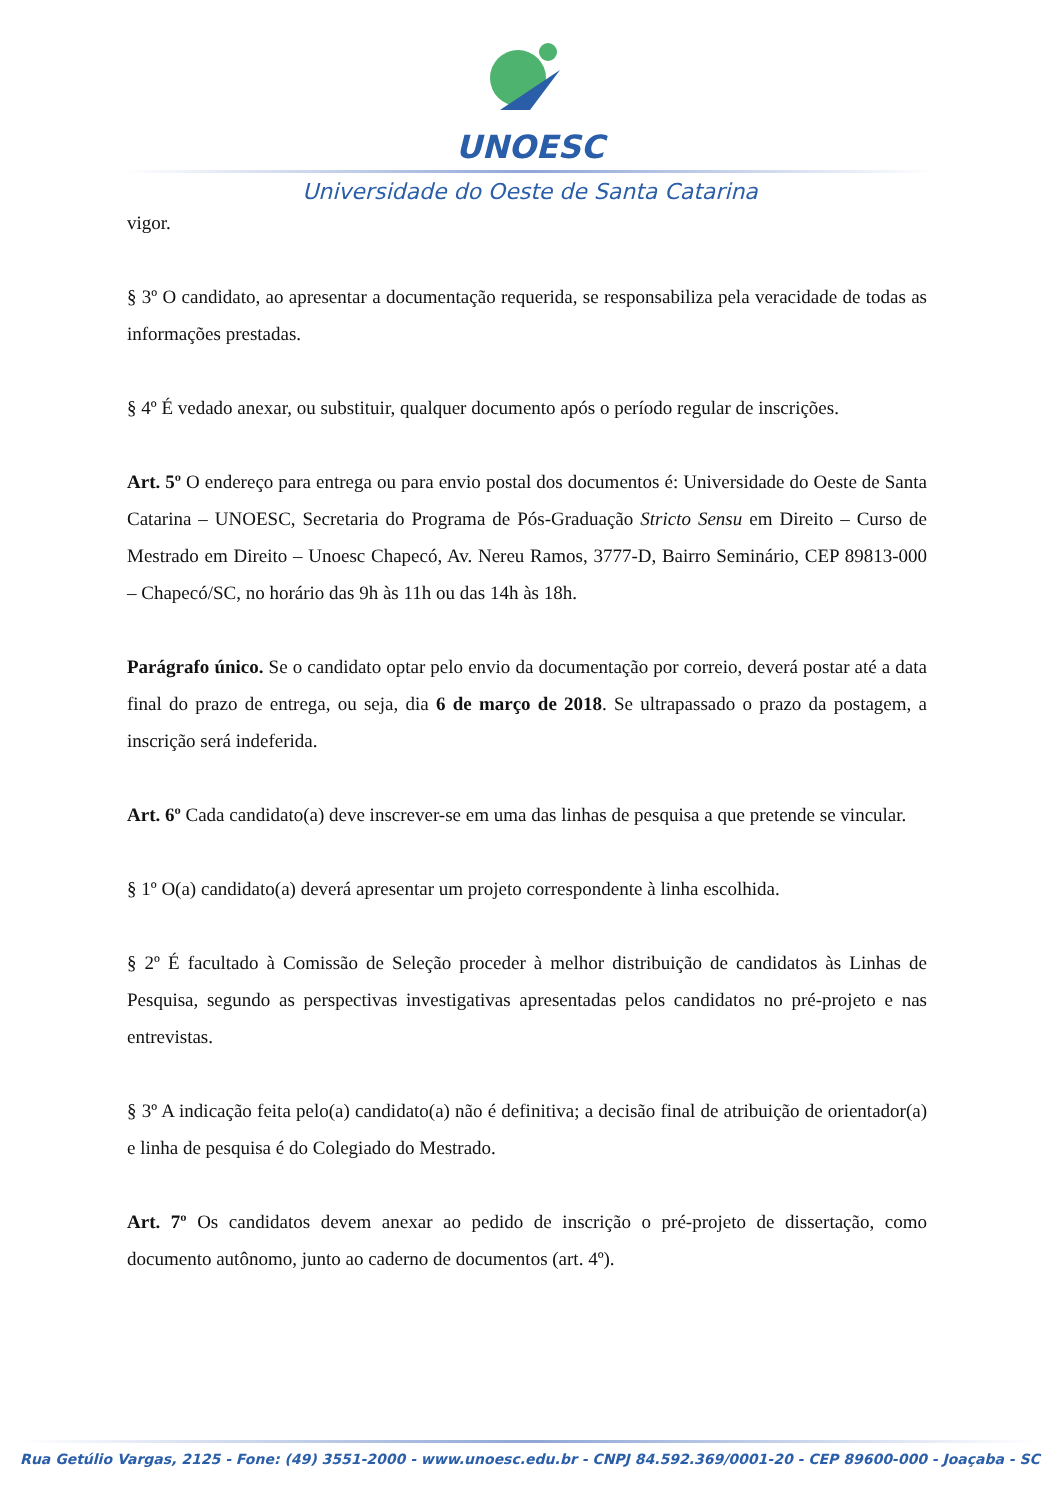UNOESC
Universidade do Oeste de Santa Catarina
vigor.
§ 3º O candidato, ao apresentar a documentação requerida, se responsabiliza pela veracidade de todas as informações prestadas.
§ 4º É vedado anexar, ou substituir, qualquer documento após o período regular de inscrições.
Art. 5º O endereço para entrega ou para envio postal dos documentos é: Universidade do Oeste de Santa Catarina – UNOESC, Secretaria do Programa de Pós-Graduação Stricto Sensu em Direito – Curso de Mestrado em Direito – Unoesc Chapecó, Av. Nereu Ramos, 3777-D, Bairro Seminário, CEP 89813-000 – Chapecó/SC, no horário das 9h às 11h ou das 14h às 18h.
Parágrafo único. Se o candidato optar pelo envio da documentação por correio, deverá postar até a data final do prazo de entrega, ou seja, dia 6 de março de 2018. Se ultrapassado o prazo da postagem, a inscrição será indeferida.
Art. 6º Cada candidato(a) deve inscrever-se em uma das linhas de pesquisa a que pretende se vincular.
§ 1º O(a) candidato(a) deverá apresentar um projeto correspondente à linha escolhida.
§ 2º É facultado à Comissão de Seleção proceder à melhor distribuição de candidatos às Linhas de Pesquisa, segundo as perspectivas investigativas apresentadas pelos candidatos no pré-projeto e nas entrevistas.
§ 3º A indicação feita pelo(a) candidato(a) não é definitiva; a decisão final de atribuição de orientador(a) e linha de pesquisa é do Colegiado do Mestrado.
Art. 7º Os candidatos devem anexar ao pedido de inscrição o pré-projeto de dissertação, como documento autônomo, junto ao caderno de documentos (art. 4º).
Rua Getúlio Vargas, 2125 - Fone: (49) 3551-2000 - www.unoesc.edu.br - CNPJ 84.592.369/0001-20 - CEP 89600-000 - Joaçaba - SC